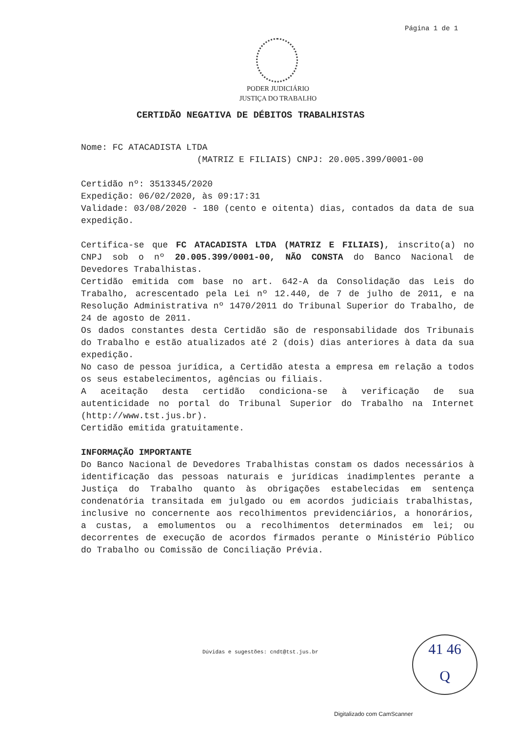Página 1 de 1
PODER JUDICIÁRIO
JUSTIÇA DO TRABALHO
CERTIDÃO NEGATIVA DE DÉBITOS TRABALHISTAS
Nome: FC ATACADISTA LTDA
(MATRIZ E FILIAIS) CNPJ: 20.005.399/0001-00
Certidão nº: 3513345/2020
Expedição: 06/02/2020, às 09:17:31
Validade: 03/08/2020 - 180 (cento e oitenta) dias, contados da data de sua expedição.
Certifica-se que FC ATACADISTA LTDA (MATRIZ E FILIAIS), inscrito(a) no CNPJ sob o nº 20.005.399/0001-00, NÃO CONSTA do Banco Nacional de Devedores Trabalhistas.
Certidão emitida com base no art. 642-A da Consolidação das Leis do Trabalho, acrescentado pela Lei nº 12.440, de 7 de julho de 2011, e na Resolução Administrativa nº 1470/2011 do Tribunal Superior do Trabalho, de 24 de agosto de 2011.
Os dados constantes desta Certidão são de responsabilidade dos Tribunais do Trabalho e estão atualizados até 2 (dois) dias anteriores à data da sua expedição.
No caso de pessoa jurídica, a Certidão atesta a empresa em relação a todos os seus estabelecimentos, agências ou filiais.
A aceitação desta certidão condiciona-se à verificação de sua autenticidade no portal do Tribunal Superior do Trabalho na Internet (http://www.tst.jus.br).
Certidão emitida gratuitamente.
INFORMAÇÃO IMPORTANTE
Do Banco Nacional de Devedores Trabalhistas constam os dados necessários à identificação das pessoas naturais e jurídicas inadimplentes perante a Justiça do Trabalho quanto às obrigações estabelecidas em sentença condenatória transitada em julgado ou em acordos judiciais trabalhistas, inclusive no concernente aos recolhimentos previdenciários, a honorários, a custas, a emolumentos ou a recolhimentos determinados em lei; ou decorrentes de execução de acordos firmados perante o Ministério Público do Trabalho ou Comissão de Conciliação Prévia.
Dúvidas e sugestões: cndt@tst.jus.br
41 46
Q
Digitalizado com CamScanner